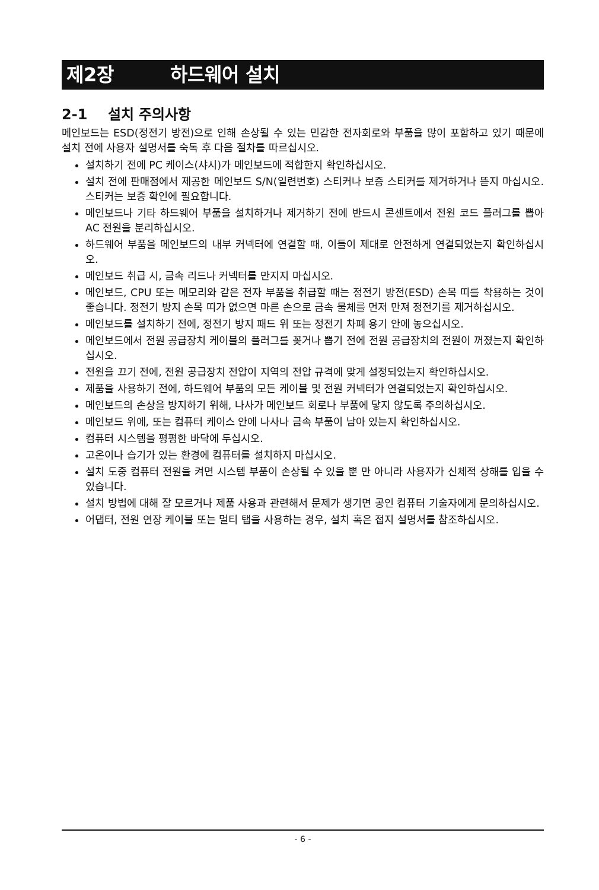제2장 하드웨어 설치
2-1 설치 주의사항
메인보드는 ESD(정전기 방전)으로 인해 손상될 수 있는 민감한 전자회로와 부품을 많이 포함하고 있기 때문에 설치 전에 사용자 설명서를 숙독 후 다음 절차를 따르십시오.
설치하기 전에 PC 케이스(샤시)가 메인보드에 적합한지 확인하십시오.
설치 전에 판매점에서 제공한 메인보드 S/N(일련번호) 스티커나 보증 스티커를 제거하거나 뜯지 마십시오. 스티커는 보증 확인에 필요합니다.
메인보드나 기타 하드웨어 부품을 설치하거나 제거하기 전에 반드시 콘센트에서 전원 코드 플러그를 뽑아 AC 전원을 분리하십시오.
하드웨어 부품을 메인보드의 내부 커넥터에 연결할 때, 이들이 제대로 안전하게 연결되었는지 확인하십시오.
메인보드 취급 시, 금속 리드나 커넥터를 만지지 마십시오.
메인보드, CPU 또는 메모리와 같은 전자 부품을 취급할 때는 정전기 방전(ESD) 손목 띠를 착용하는 것이 좋습니다. 정전기 방지 손목 띠가 없으면 마른 손으로 금속 물체를 먼저 만져 정전기를 제거하십시오.
메인보드를 설치하기 전에, 정전기 방지 패드 위 또는 정전기 차폐 용기 안에 놓으십시오.
메인보드에서 전원 공급장치 케이블의 플러그를 꽂거나 뽑기 전에 전원 공급장치의 전원이 꺼졌는지 확인하십시오.
전원을 끄기 전에, 전원 공급장치 전압이 지역의 전압 규격에 맞게 설정되었는지 확인하십시오.
제품을 사용하기 전에, 하드웨어 부품의 모든 케이블 및 전원 커넥터가 연결되었는지 확인하십시오.
메인보드의 손상을 방지하기 위해, 나사가 메인보드 회로나 부품에 닿지 않도록 주의하십시오.
메인보드 위에, 또는 컴퓨터 케이스 안에 나사나 금속 부품이 남아 있는지 확인하십시오.
컴퓨터 시스템을 평평한 바닥에 두십시오.
고온이나 습기가 있는 환경에 컴퓨터를 설치하지 마십시오.
설치 도중 컴퓨터 전원을 켜면 시스템 부품이 손상될 수 있을 뿐 만 아니라 사용자가 신체적 상해를 입을 수 있습니다.
설치 방법에 대해 잘 모르거나 제품 사용과 관련해서 문제가 생기면 공인 컴퓨터 기술자에게 문의하십시오.
어댑터, 전원 연장 케이블 또는 멀티 탭을 사용하는 경우, 설치 혹은 접지 설명서를 참조하십시오.
- 6 -